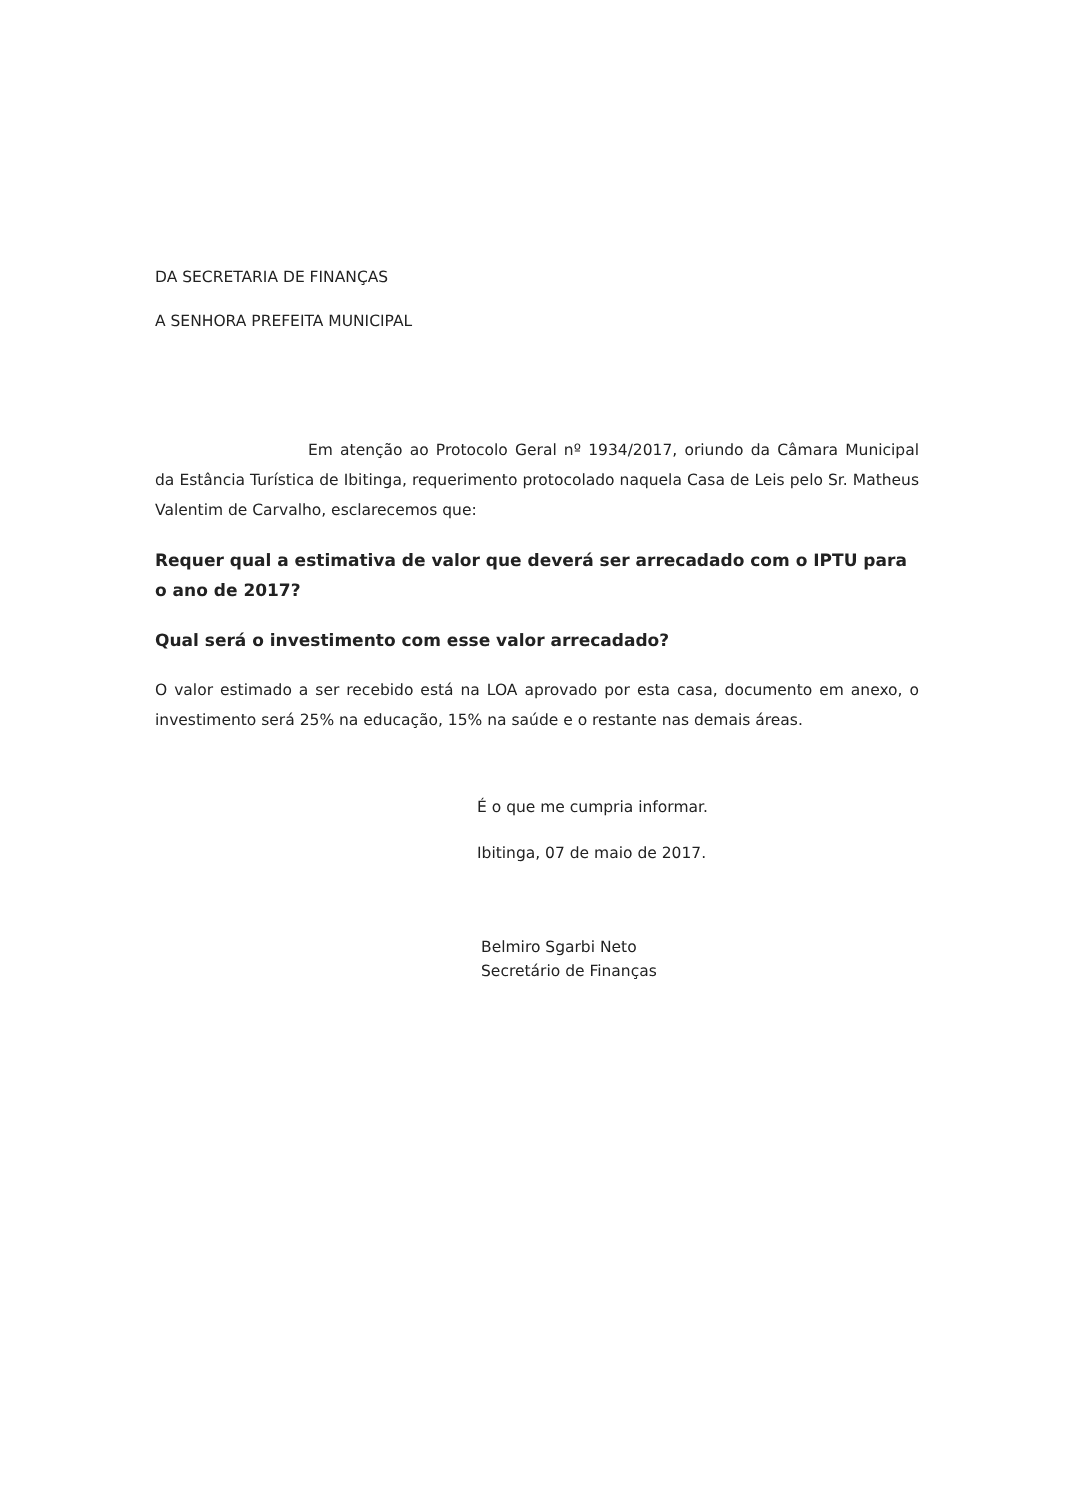DA SECRETARIA DE FINANÇAS
A SENHORA PREFEITA MUNICIPAL
Em atenção ao Protocolo Geral nº 1934/2017, oriundo da Câmara Municipal da Estância Turística de Ibitinga, requerimento protocolado naquela Casa de Leis pelo Sr. Matheus Valentim de Carvalho, esclarecemos que:
Requer qual a estimativa de valor que deverá ser arrecadado com o IPTU para o ano de 2017?
Qual será o investimento com esse valor arrecadado?
O valor estimado a ser recebido está na LOA aprovado por esta casa, documento em anexo, o investimento será 25% na educação, 15% na saúde e o restante nas demais áreas.
É o que me cumpria informar.
Ibitinga, 07 de maio de 2017.
Belmiro Sgarbi Neto
Secretário de Finanças